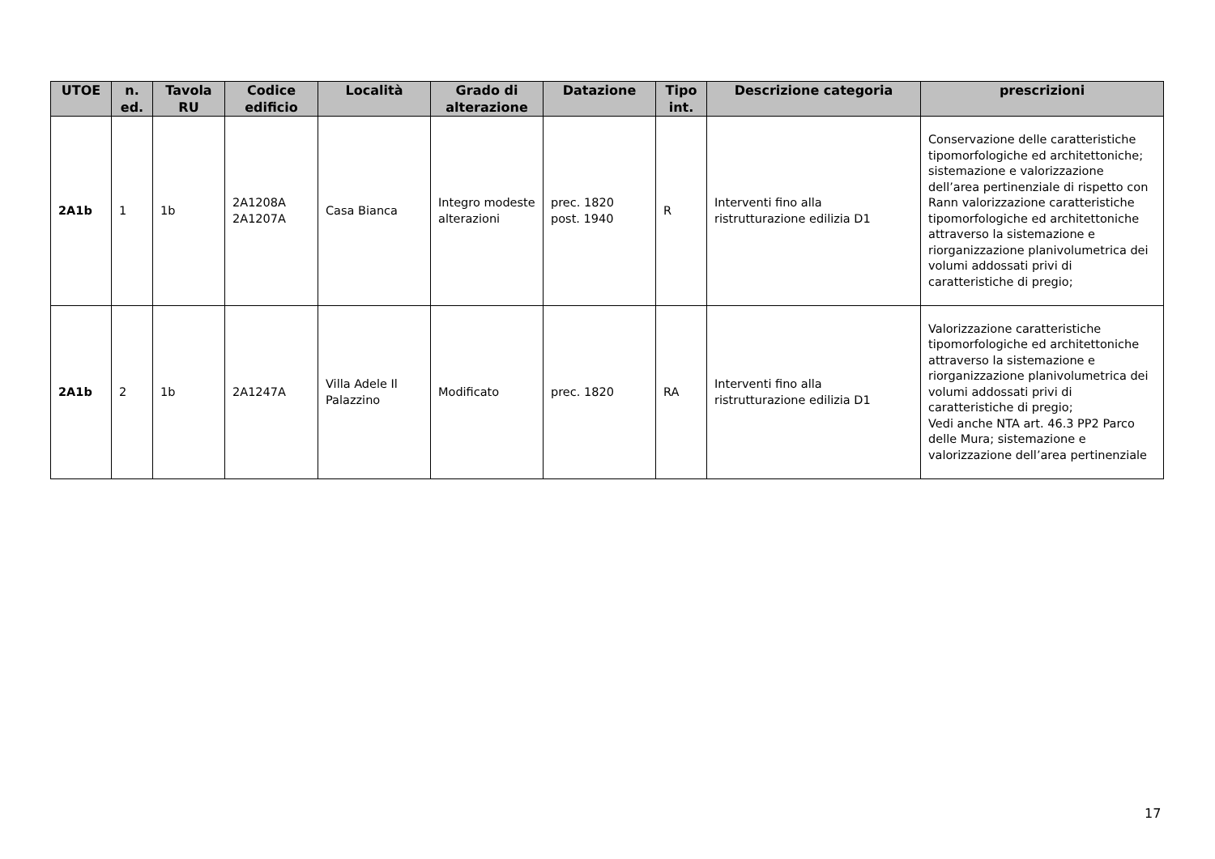| UTOE | n. ed. | Tavola RU | Codice edificio | Località | Grado di alterazione | Datazione | Tipo int. | Descrizione categoria | prescrizioni |
| --- | --- | --- | --- | --- | --- | --- | --- | --- | --- |
| 2A1b | 1 | 1b | 2A1208A 2A1207A | Casa Bianca | Integro modeste alterazioni | prec. 1820 post. 1940 | R | Interventi fino alla ristrutturazione edilizia D1 | Conservazione delle caratteristiche tipomorfologiche ed architettoniche; sistemazione e valorizzazione dell’area pertinenziale di rispetto con Rann valorizzazione caratteristiche tipomorfologiche ed architettoniche attraverso la sistemazione e riorganizzazione planivolumetrica dei volumi addossati privi di caratteristiche di pregio; |
| 2A1b | 2 | 1b | 2A1247A | Villa Adele Il Palazzino | Modificato | prec. 1820 | RA | Interventi fino alla ristrutturazione edilizia D1 | Valorizzazione caratteristiche tipomorfologiche ed architettoniche attraverso la sistemazione e riorganizzazione planivolumetrica dei volumi addossati privi di caratteristiche di pregio; Vedi anche NTA art. 46.3 PP2 Parco delle Mura; sistemazione e valorizzazione dell’area pertinenziale |
17